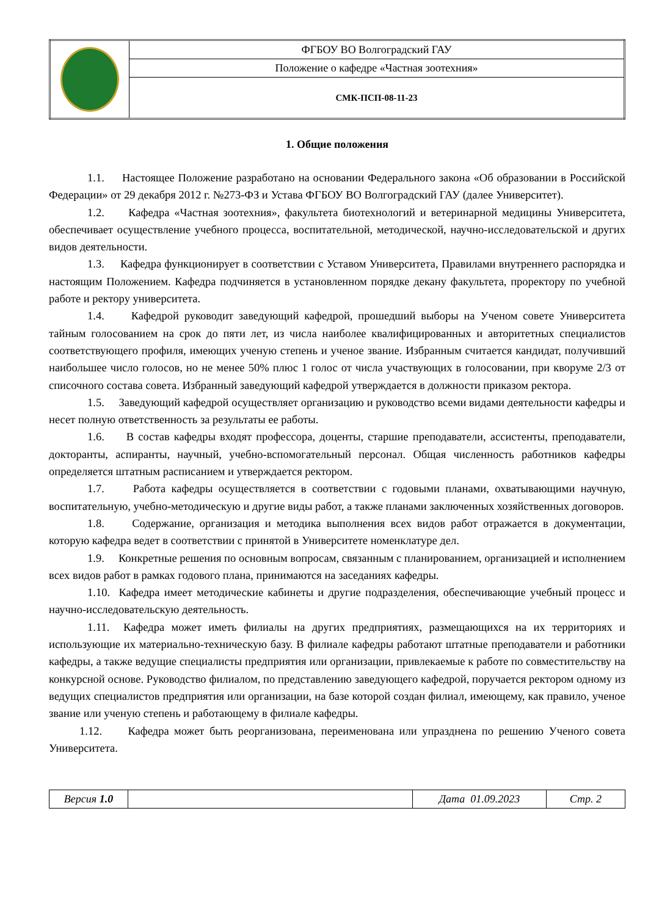| | ФГБОУ ВО Волгоградский ГАУ |
| | Положение о кафедре «Частная зоотехния» |
| | СМК-ПСП-08-11-23 |
1. Общие положения
1.1. Настоящее Положение разработано на основании Федерального закона «Об образовании в Российской Федерации» от 29 декабря 2012 г. №273-ФЗ и Устава ФГБОУ ВО Волгоградский ГАУ (далее Университет).
1.2. Кафедра «Частная зоотехния», факультета биотехнологий и ветеринарной медицины Университета, обеспечивает осуществление учебного процесса, воспитательной, методической, научно-исследовательской и других видов деятельности.
1.3. Кафедра функционирует в соответствии с Уставом Университета, Правилами внутреннего распорядка и настоящим Положением. Кафедра подчиняется в установленном порядке декану факультета, проректору по учебной работе и ректору университета.
1.4. Кафедрой руководит заведующий кафедрой, прошедший выборы на Ученом совете Университета тайным голосованием на срок до пяти лет, из числа наиболее квалифицированных и авторитетных специалистов соответствующего профиля, имеющих ученую степень и ученое звание. Избранным считается кандидат, получивший наибольшее число голосов, но не менее 50% плюс 1 голос от числа участвующих в голосовании, при кворуме 2/3 от списочного состава совета. Избранный заведующий кафедрой утверждается в должности приказом ректора.
1.5. Заведующий кафедрой осуществляет организацию и руководство всеми видами деятельности кафедры и несет полную ответственность за результаты ее работы.
1.6. В состав кафедры входят профессора, доценты, старшие преподаватели, ассистенты, преподаватели, докторанты, аспиранты, научный, учебно-вспомогательный персонал. Общая численность работников кафедры определяется штатным расписанием и утверждается ректором.
1.7. Работа кафедры осуществляется в соответствии с годовыми планами, охватывающими научную, воспитательную, учебно-методическую и другие виды работ, а также планами заключенных хозяйственных договоров.
1.8. Содержание, организация и методика выполнения всех видов работ отражается в документации, которую кафедра ведет в соответствии с принятой в Университете номенклатуре дел.
1.9. Конкретные решения по основным вопросам, связанным с планированием, организацией и исполнением всех видов работ в рамках годового плана, принимаются на заседаниях кафедры.
1.10. Кафедра имеет методические кабинеты и другие подразделения, обеспечивающие учебный процесс и научно-исследовательскую деятельность.
1.11. Кафедра может иметь филиалы на других предприятиях, размещающихся на их территориях и использующие их материально-техническую базу. В филиале кафедры работают штатные преподаватели и работники кафедры, а также ведущие специалисты предприятия или организации, привлекаемые к работе по совместительству на конкурсной основе. Руководство филиалом, по представлению заведующего кафедрой, поручается ректором одному из ведущих специалистов предприятия или организации, на базе которой создан филиал, имеющему, как правило, ученое звание или ученую степень и работающему в филиале кафедры.
1.12. Кафедра может быть реорганизована, переименована или упразднена по решению Ученого совета Университета.
| Версия 1.0 | | Дата 01.09.2023 | Стр. 2 |